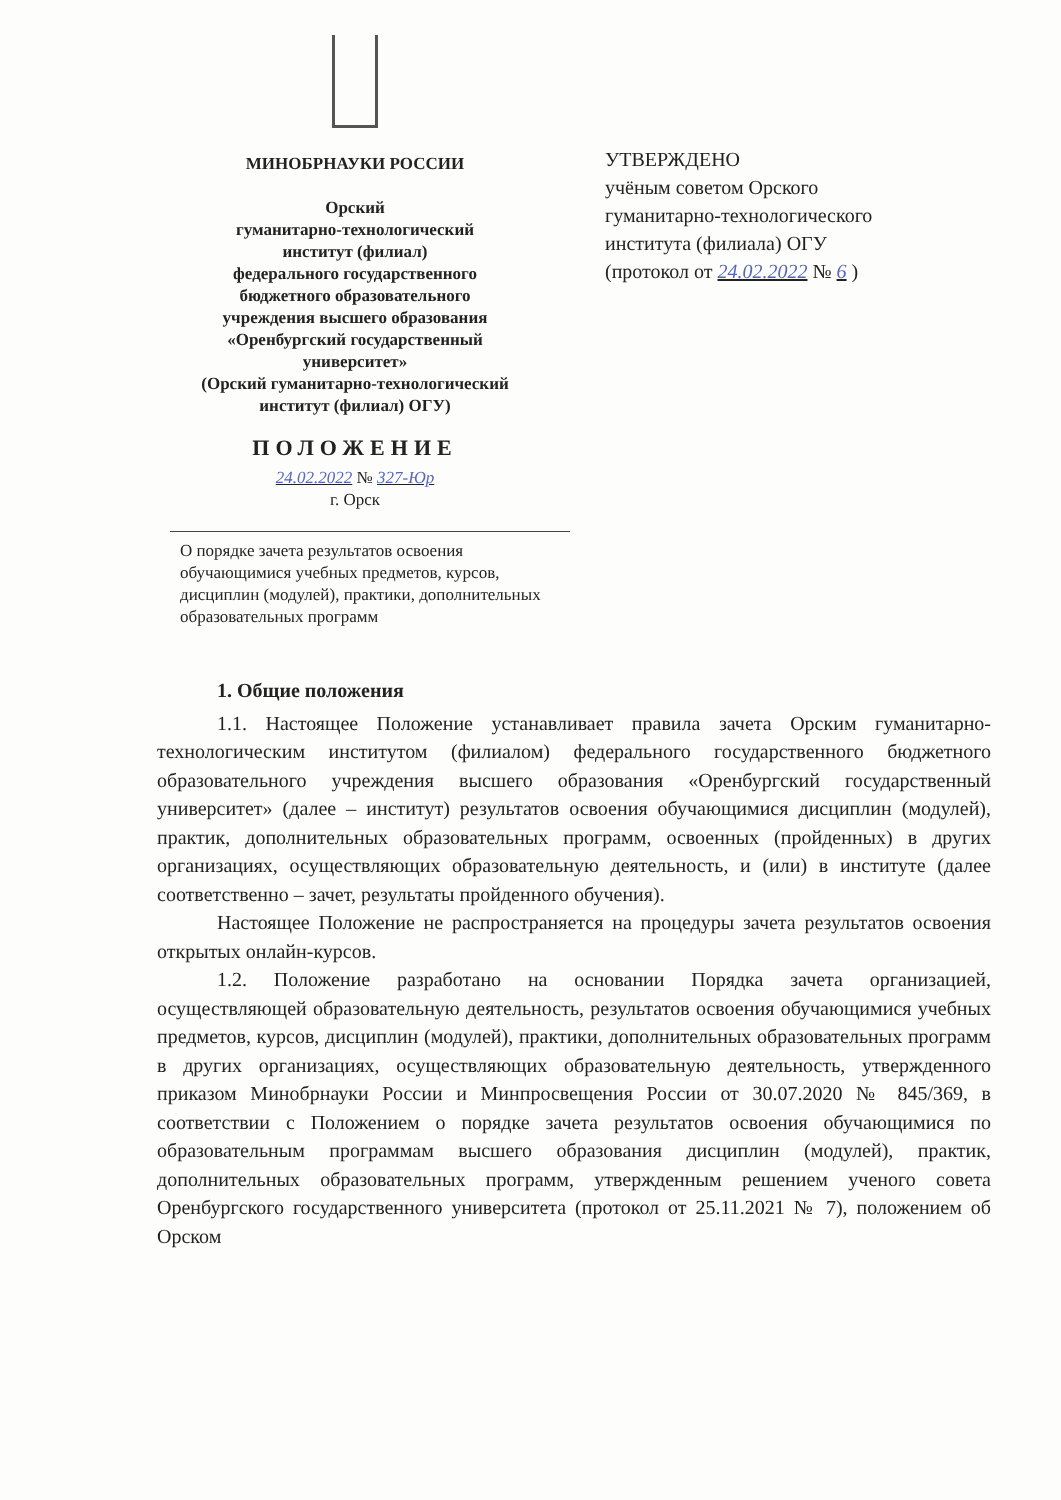МИНОБРНАУКИ РОССИИ
Орский
гуманитарно-технологический
институт (филиал)
федерального государственного
бюджетного образовательного
учреждения высшего образования
«Оренбургский государственный
университет»
(Орский гуманитарно-технологический
институт (филиал) ОГУ)
ПОЛОЖЕНИЕ
24.02.2022 № 327-Юр
г. Орск
УТВЕРЖДЕНО
учёным советом Орского
гуманитарно-технологического
института (филиала) ОГУ
(протокол от 24.02.2022 № 6 )
О порядке зачета результатов освоения обучающимися учебных предметов, курсов, дисциплин (модулей), практики, дополнительных образовательных программ
1. Общие положения
1.1. Настоящее Положение устанавливает правила зачета Орским гуманитарно-технологическим институтом (филиалом) федерального государственного бюджетного образовательного учреждения высшего образования «Оренбургский государственный университет» (далее – институт) результатов освоения обучающимися дисциплин (модулей), практик, дополнительных образовательных программ, освоенных (пройденных) в других организациях, осуществляющих образовательную деятельность, и (или) в институте (далее соответственно – зачет, результаты пройденного обучения).
Настоящее Положение не распространяется на процедуры зачета результатов освоения открытых онлайн-курсов.
1.2. Положение разработано на основании Порядка зачета организацией, осуществляющей образовательную деятельность, результатов освоения обучающимися учебных предметов, курсов, дисциплин (модулей), практики, дополнительных образовательных программ в других организациях, осуществляющих образовательную деятельность, утвержденного приказом Минобрнауки России и Минпросвещения России от 30.07.2020 № 845/369, в соответствии с Положением о порядке зачета результатов освоения обучающимися по образовательным программам высшего образования дисциплин (модулей), практик, дополнительных образовательных программ, утвержденным решением ученого совета Оренбургского государственного университета (протокол от 25.11.2021 № 7), положением об Орском